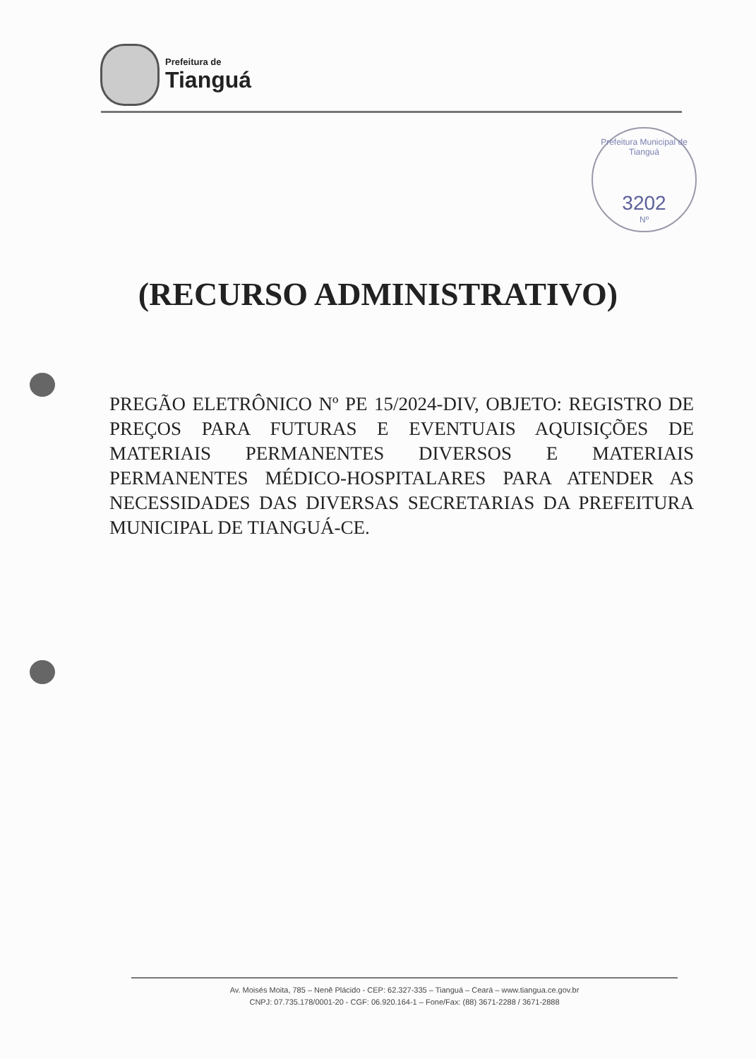Prefeitura de
Tianguá
Prefeitura Municipal de Tianguá
3202
Nº
(RECURSO ADMINISTRATIVO)
PREGÃO ELETRÔNICO Nº PE 15/2024-DIV, OBJETO: REGISTRO DE PREÇOS PARA FUTURAS E EVENTUAIS AQUISIÇÕES DE MATERIAIS PERMANENTES DIVERSOS E MATERIAIS PERMANENTES MÉDICO-HOSPITALARES PARA ATENDER AS NECESSIDADES DAS DIVERSAS SECRETARIAS DA PREFEITURA MUNICIPAL DE TIANGUÁ-CE.
Av. Moisés Moita, 785 – Nenê Plácido - CEP: 62.327-335 – Tianguá – Ceará – www.tiangua.ce.gov.br
CNPJ: 07.735.178/0001-20 - CGF: 06.920.164-1 – Fone/Fax: (88) 3671-2288 / 3671-2888